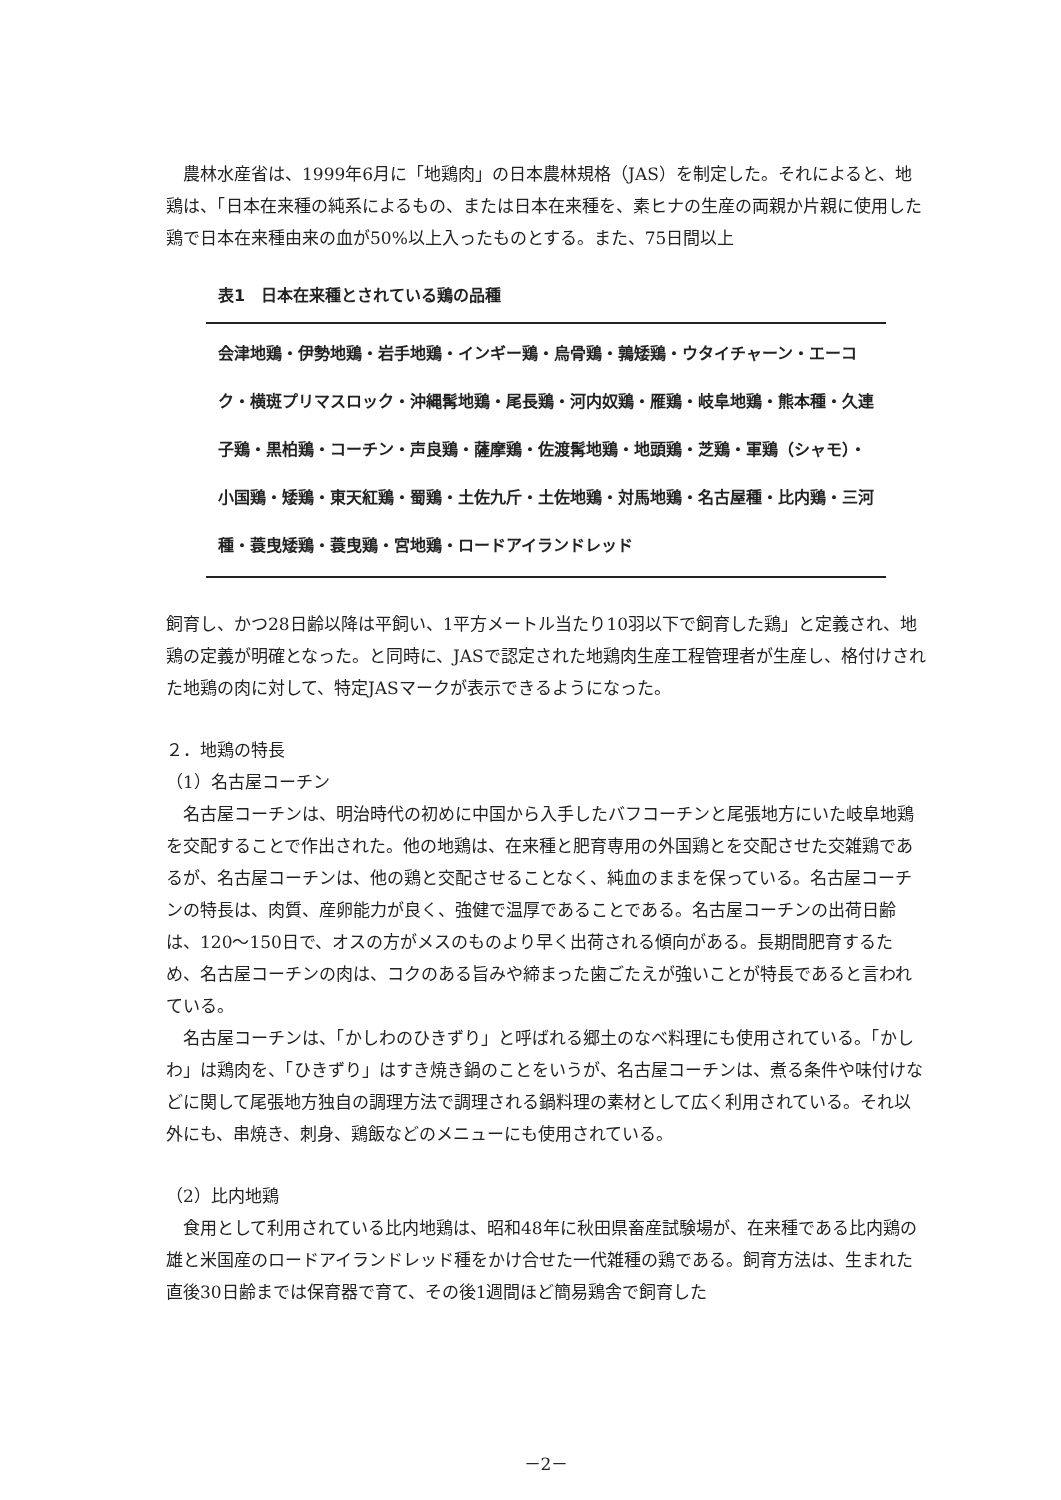農林水産省は、1999年6月に「地鶏肉」の日本農林規格（JAS）を制定した。それによると、地鶏は、「日本在来種の純系によるもの、または日本在来種を、素ヒナの生産の両親か片親に使用した鶏で日本在来種由来の血が50%以上入ったものとする。また、75日間以上
表1　日本在来種とされている鶏の品種
会津地鶏・伊勢地鶏・岩手地鶏・インギー鶏・烏骨鶏・鶉矮鶏・ウタイチャーン・エーコク・横斑プリマスロック・沖縄髯地鶏・尾長鶏・河内奴鶏・雁鶏・岐阜地鶏・熊本種・久連子鶏・黒柏鶏・コーチン・声良鶏・薩摩鶏・佐渡髯地鶏・地頭鶏・芝鶏・軍鶏（シャモ）・小国鶏・矮鶏・東天紅鶏・蜀鶏・土佐九斤・土佐地鶏・対馬地鶏・名古屋種・比内鶏・三河種・蓑曳矮鶏・蓑曳鶏・宮地鶏・ロードアイランドレッド
飼育し、かつ28日齢以降は平飼い、1平方メートル当たり10羽以下で飼育した鶏」と定義され、地鶏の定義が明確となった。と同時に、JASで認定された地鶏肉生産工程管理者が生産し、格付けされた地鶏の肉に対して、特定JASマークが表示できるようになった。
２．地鶏の特長
（1）名古屋コーチン
名古屋コーチンは、明治時代の初めに中国から入手したバフコーチンと尾張地方にいた岐阜地鶏を交配することで作出された。他の地鶏は、在来種と肥育専用の外国鶏とを交配させた交雑鶏であるが、名古屋コーチンは、他の鶏と交配させることなく、純血のままを保っている。名古屋コーチンの特長は、肉質、産卵能力が良く、強健で温厚であることである。名古屋コーチンの出荷日齢は、120～150日で、オスの方がメスのものより早く出荷される傾向がある。長期間肥育するため、名古屋コーチンの肉は、コクのある旨みや締まった歯ごたえが強いことが特長であると言われている。
名古屋コーチンは、「かしわのひきずり」と呼ばれる郷土のなべ料理にも使用されている。「かしわ」は鶏肉を、「ひきずり」はすき焼き鍋のことをいうが、名古屋コーチンは、煮る条件や味付けなどに関して尾張地方独自の調理方法で調理される鍋料理の素材として広く利用されている。それ以外にも、串焼き、刺身、鶏飯などのメニューにも使用されている。
（2）比内地鶏
食用として利用されている比内地鶏は、昭和48年に秋田県畜産試験場が、在来種である比内鶏の雄と米国産のロードアイランドレッド種をかけ合せた一代雑種の鶏である。飼育方法は、生まれた直後30日齢までは保育器で育て、その後1週間ほど簡易鶏舎で飼育した
－2－